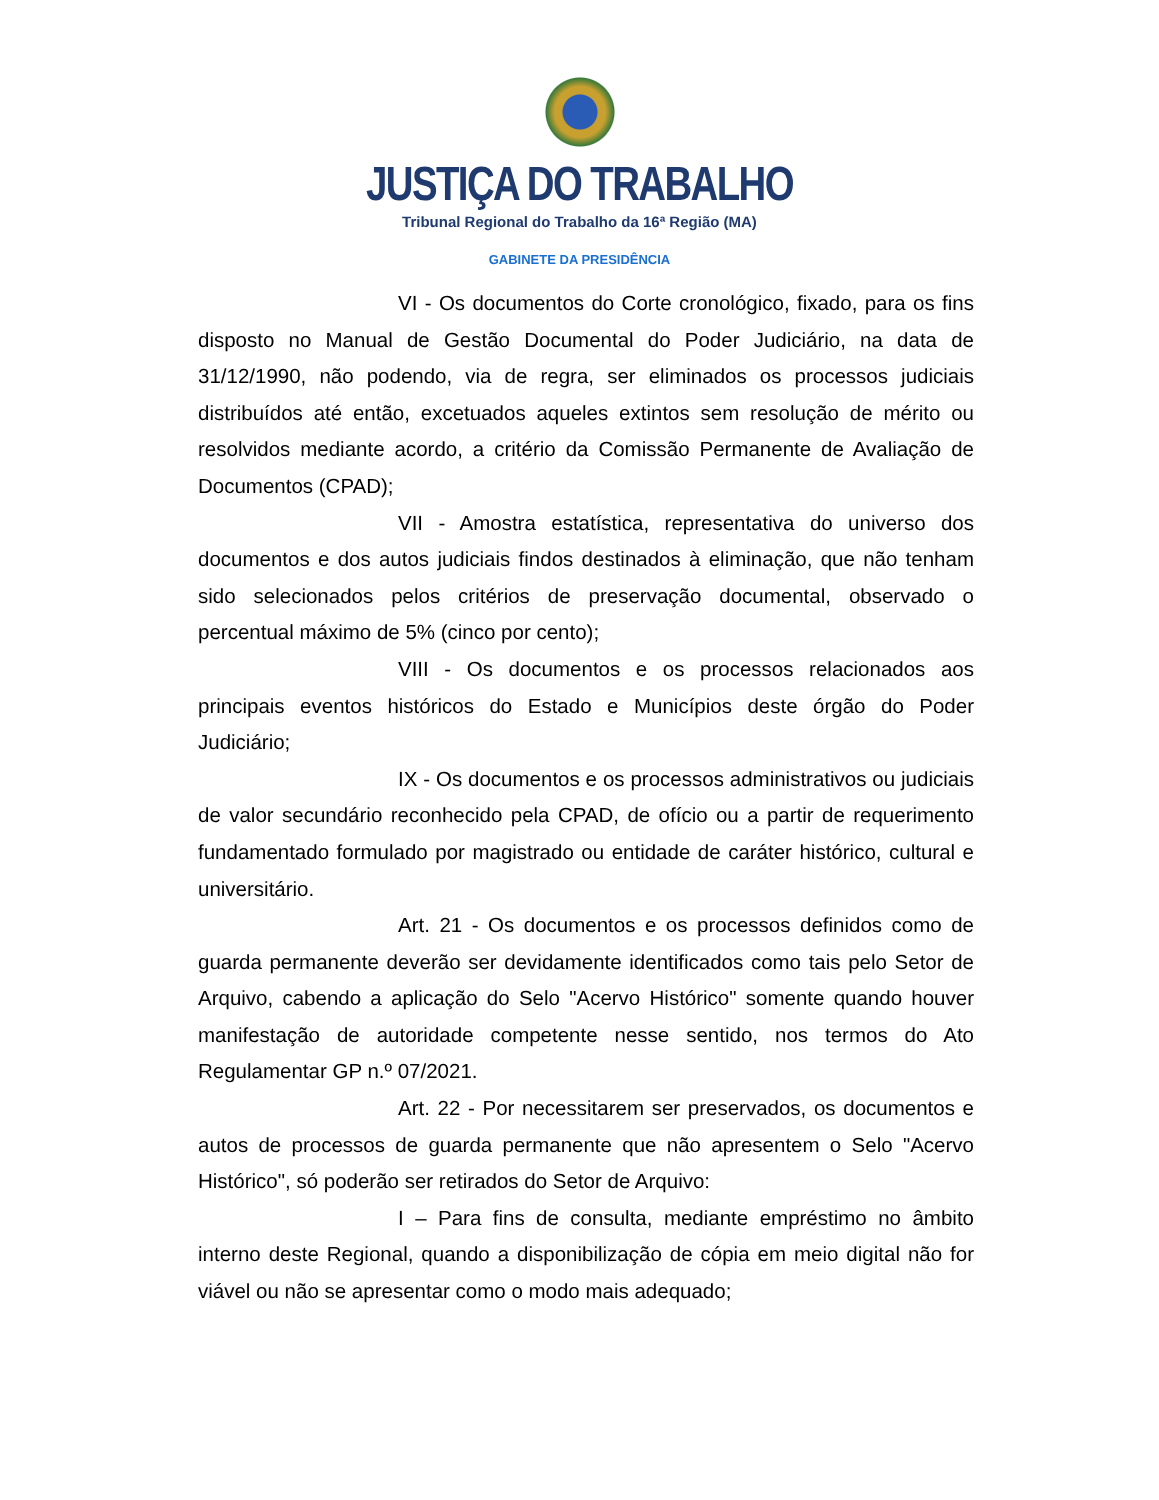JUSTIÇA DO TRABALHO
Tribunal Regional do Trabalho da 16ª Região (MA)
GABINETE DA PRESIDÊNCIA
VI - Os documentos do Corte cronológico, fixado, para os fins disposto no Manual de Gestão Documental do Poder Judiciário, na data de 31/12/1990, não podendo, via de regra, ser eliminados os processos judiciais distribuídos até então, excetuados aqueles extintos sem resolução de mérito ou resolvidos mediante acordo, a critério da Comissão Permanente de Avaliação de Documentos (CPAD);
VII - Amostra estatística, representativa do universo dos documentos e dos autos judiciais findos destinados à eliminação, que não tenham sido selecionados pelos critérios de preservação documental, observado o percentual máximo de 5% (cinco por cento);
VIII - Os documentos e os processos relacionados aos principais eventos históricos do Estado e Municípios deste órgão do Poder Judiciário;
IX - Os documentos e os processos administrativos ou judiciais de valor secundário reconhecido pela CPAD, de ofício ou a partir de requerimento fundamentado formulado por magistrado ou entidade de caráter histórico, cultural e universitário.
Art. 21 - Os documentos e os processos definidos como de guarda permanente deverão ser devidamente identificados como tais pelo Setor de Arquivo, cabendo a aplicação do Selo "Acervo Histórico" somente quando houver manifestação de autoridade competente nesse sentido, nos termos do Ato Regulamentar GP n.º 07/2021.
Art. 22 - Por necessitarem ser preservados, os documentos e autos de processos de guarda permanente que não apresentem o Selo "Acervo Histórico", só poderão ser retirados do Setor de Arquivo:
I – Para fins de consulta, mediante empréstimo no âmbito interno deste Regional, quando a disponibilização de cópia em meio digital não for viável ou não se apresentar como o modo mais adequado;